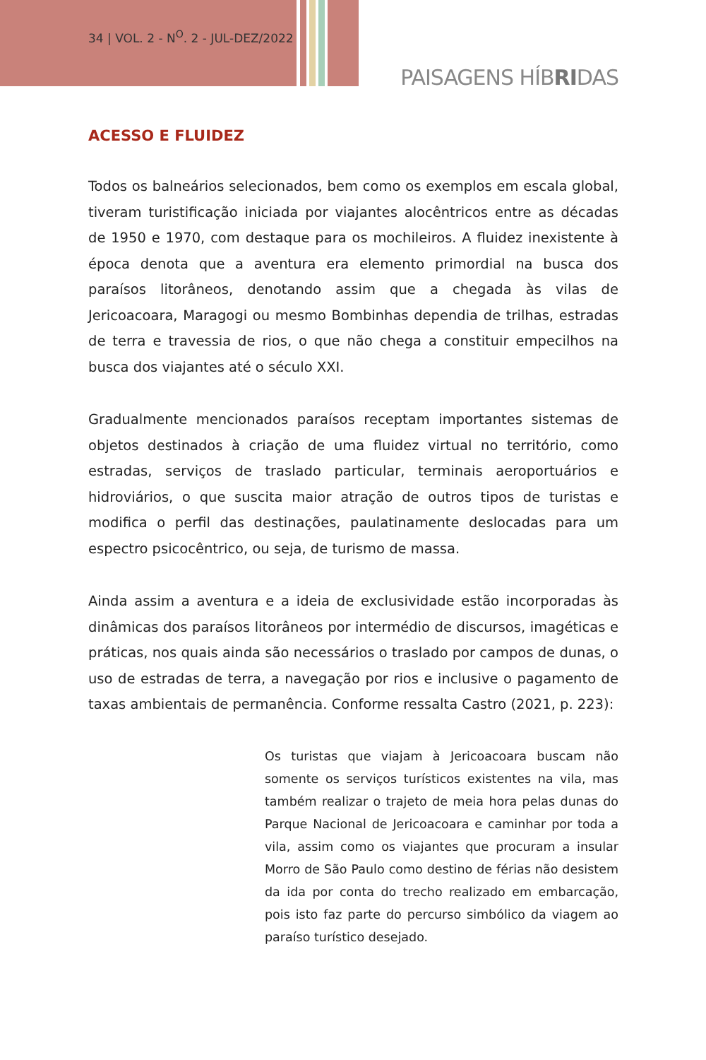34 | VOL. 2 - N<sup>O</sup>. 2 - JUL-DEZ/2022
PAISAGENS HÍBRIDAS
ACESSO E FLUIDEZ
Todos os balneários selecionados, bem como os exemplos em escala global, tiveram turistificação iniciada por viajantes alocêntricos entre as décadas de 1950 e 1970, com destaque para os mochileiros. A fluidez inexistente à época denota que a aventura era elemento primordial na busca dos paraísos litorâneos, denotando assim que a chegada às vilas de Jericoacoara, Maragogi ou mesmo Bombinhas dependia de trilhas, estradas de terra e travessia de rios, o que não chega a constituir empecilhos na busca dos viajantes até o século XXI.
Gradualmente mencionados paraísos receptam importantes sistemas de objetos destinados à criação de uma fluidez virtual no território, como estradas, serviços de traslado particular, terminais aeroportuários e hidroviários, o que suscita maior atração de outros tipos de turistas e modifica o perfil das destinações, paulatinamente deslocadas para um espectro psicocêntrico, ou seja, de turismo de massa.
Ainda assim a aventura e a ideia de exclusividade estão incorporadas às dinâmicas dos paraísos litorâneos por intermédio de discursos, imagéticas e práticas, nos quais ainda são necessários o traslado por campos de dunas, o uso de estradas de terra, a navegação por rios e inclusive o pagamento de taxas ambientais de permanência. Conforme ressalta Castro (2021, p. 223):
Os turistas que viajam à Jericoacoara buscam não somente os serviços turísticos existentes na vila, mas também realizar o trajeto de meia hora pelas dunas do Parque Nacional de Jericoacoara e caminhar por toda a vila, assim como os viajantes que procuram a insular Morro de São Paulo como destino de férias não desistem da ida por conta do trecho realizado em embarcação, pois isto faz parte do percurso simbólico da viagem ao paraíso turístico desejado.